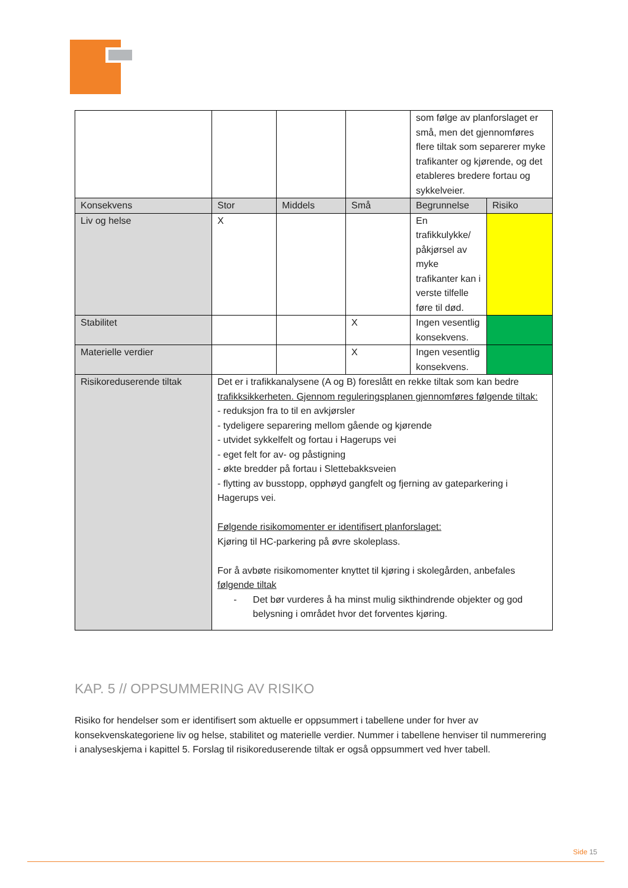| | | | | som følge av planforslaget er små, men det gjennomføres flere tiltak som separerer myke trafikanter og kjørende, og det etableres bredere fortau og sykkelveier. | |
| Konsekvens | Stor | Middels | Små | Begrunnelse | Risiko |
| Liv og helse | X | | | En trafikkulykke/ påkjørsel av myke trafikanter kan i verste tilfelle føre til død. | |
| Stabilitet | | | X | Ingen vesentlig konsekvens. | |
| Materielle verdier | | | X | Ingen vesentlig konsekvens. | |
| Risikoreduserende tiltak | Det er i trafikkanalysene (A og B) foreslått en rekke tiltak som kan bedre trafikksikkerheten. Gjennom reguleringsplanen gjennomføres følgende tiltak: - reduksjon fra to til en avkjørsler - tydeligere separering mellom gående og kjørende - utvidet sykkelfelt og fortau i Hagerups vei - eget felt for av- og påstigning - økte bredder på fortau i Slettebakksveien - flytting av busstopp, opphøyd gangfelt og fjerning av gateparkering i Hagerups vei. Følgende risikomomenter er identifisert planforslaget: Kjøring til HC-parkering på øvre skoleplass. For å avbøte risikomomenter knyttet til kjøring i skolegården, anbefales følgende tiltak - Det bør vurderes å ha minst mulig sikthindrende objekter og god belysning i området hvor det forventes kjøring. | | | | |
KAP. 5 // OPPSUMMERING AV RISIKO
Risiko for hendelser som er identifisert som aktuelle er oppsummert i tabellene under for hver av konsekvenskategoriene liv og helse, stabilitet og materielle verdier. Nummer i tabellene henviser til nummerering i analyseskjema i kapittel 5. Forslag til risikoreduserende tiltak er også oppsummert ved hver tabell.
Side 15